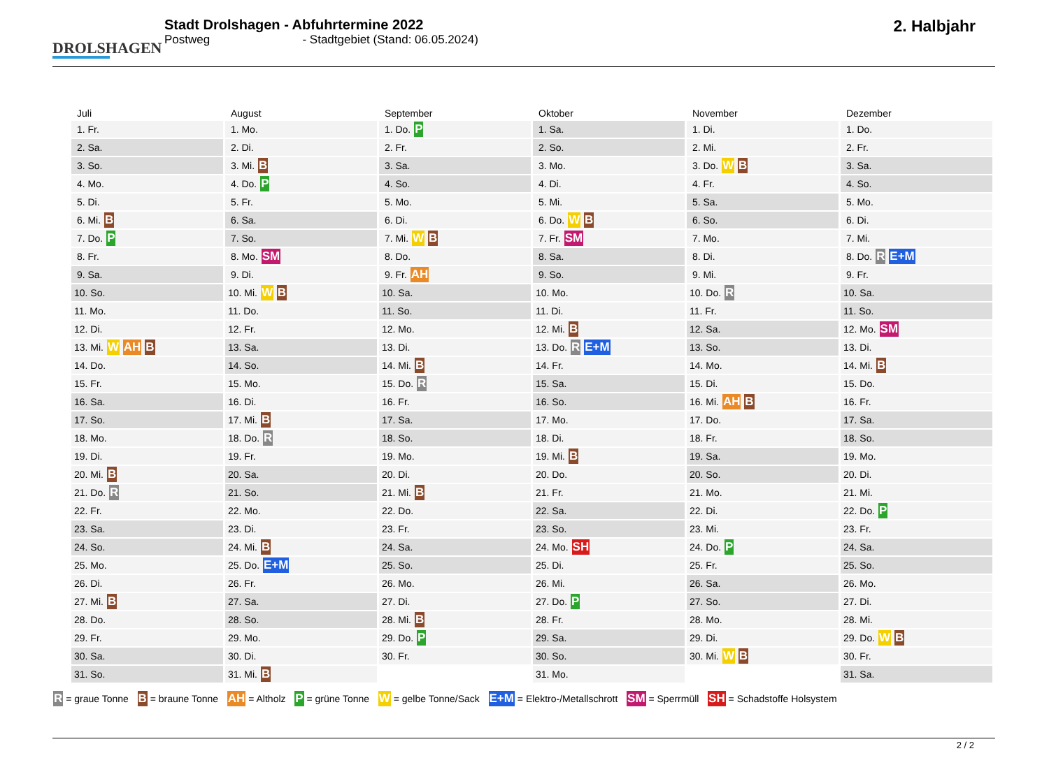DROLSHAGEN
Stadt Drolshagen - Abfuhrtermine 2022
Postweg - Stadtgebiet (Stand: 06.05.2024)
2. Halbjahr
| Juli | August | September | Oktober | November | Dezember |
| --- | --- | --- | --- | --- | --- |
| 1. Fr. | 1. Mo. | 1. Do. P | 1. Sa. | 1. Di. | 1. Do. |
| 2. Sa. | 2. Di. | 2. Fr. | 2. So. | 2. Mi. | 2. Fr. |
| 3. So. | 3. Mi. B | 3. Sa. | 3. Mo. | 3. Do. W B | 3. Sa. |
| 4. Mo. | 4. Do. P | 4. So. | 4. Di. | 4. Fr. | 4. So. |
| 5. Di. | 5. Fr. | 5. Mo. | 5. Mi. | 5. Sa. | 5. Mo. |
| 6. Mi. B | 6. Sa. | 6. Di. | 6. Do. W B | 6. So. | 6. Di. |
| 7. Do. P | 7. So. | 7. Mi. W B | 7. Fr. SM | 7. Mo. | 7. Mi. |
| 8. Fr. | 8. Mo. SM | 8. Do. | 8. Sa. | 8. Di. | 8. Do. R E+M |
| 9. Sa. | 9. Di. | 9. Fr. AH | 9. So. | 9. Mi. | 9. Fr. |
| 10. So. | 10. Mi. W B | 10. Sa. | 10. Mo. | 10. Do. R | 10. Sa. |
| 11. Mo. | 11. Do. | 11. So. | 11. Di. | 11. Fr. | 11. So. |
| 12. Di. | 12. Fr. | 12. Mo. | 12. Mi. B | 12. Sa. | 12. Mo. SM |
| 13. Mi. W AH B | 13. Sa. | 13. Di. | 13. Do. R E+M | 13. So. | 13. Di. |
| 14. Do. | 14. So. | 14. Mi. B | 14. Fr. | 14. Mo. | 14. Mi. B |
| 15. Fr. | 15. Mo. | 15. Do. R | 15. Sa. | 15. Di. | 15. Do. |
| 16. Sa. | 16. Di. | 16. Fr. | 16. So. | 16. Mi. AH B | 16. Fr. |
| 17. So. | 17. Mi. B | 17. Sa. | 17. Mo. | 17. Do. | 17. Sa. |
| 18. Mo. | 18. Do. R | 18. So. | 18. Di. | 18. Fr. | 18. So. |
| 19. Di. | 19. Fr. | 19. Mo. | 19. Mi. B | 19. Sa. | 19. Mo. |
| 20. Mi. B | 20. Sa. | 20. Di. | 20. Do. | 20. So. | 20. Di. |
| 21. Do. R | 21. So. | 21. Mi. B | 21. Fr. | 21. Mo. | 21. Mi. |
| 22. Fr. | 22. Mo. | 22. Do. | 22. Sa. | 22. Di. | 22. Do. P |
| 23. Sa. | 23. Di. | 23. Fr. | 23. So. | 23. Mi. | 23. Fr. |
| 24. So. | 24. Mi. B | 24. Sa. | 24. Mo. SH | 24. Do. P | 24. Sa. |
| 25. Mo. | 25. Do. E+M | 25. So. | 25. Di. | 25. Fr. | 25. So. |
| 26. Di. | 26. Fr. | 26. Mo. | 26. Mi. | 26. Sa. | 26. Mo. |
| 27. Mi. B | 27. Sa. | 27. Di. | 27. Do. P | 27. So. | 27. Di. |
| 28. Do. | 28. So. | 28. Mi. B | 28. Fr. | 28. Mo. | 28. Mi. |
| 29. Fr. | 29. Mo. | 29. Do. P | 29. Sa. | 29. Di. | 29. Do. W B |
| 30. Sa. | 30. Di. | 30. Fr. | 30. So. | 30. Mi. W B | 30. Fr. |
| 31. So. | 31. Mi. B | | 31. Mo. | | 31. Sa. |
R = graue Tonne B = braune Tonne AH = Altholz P = grüne Tonne W = gelbe Tonne/Sack E+M = Elektro-/Metallschrott SM = Sperrmüll SH = Schadstoffe Holsystem
2 / 2